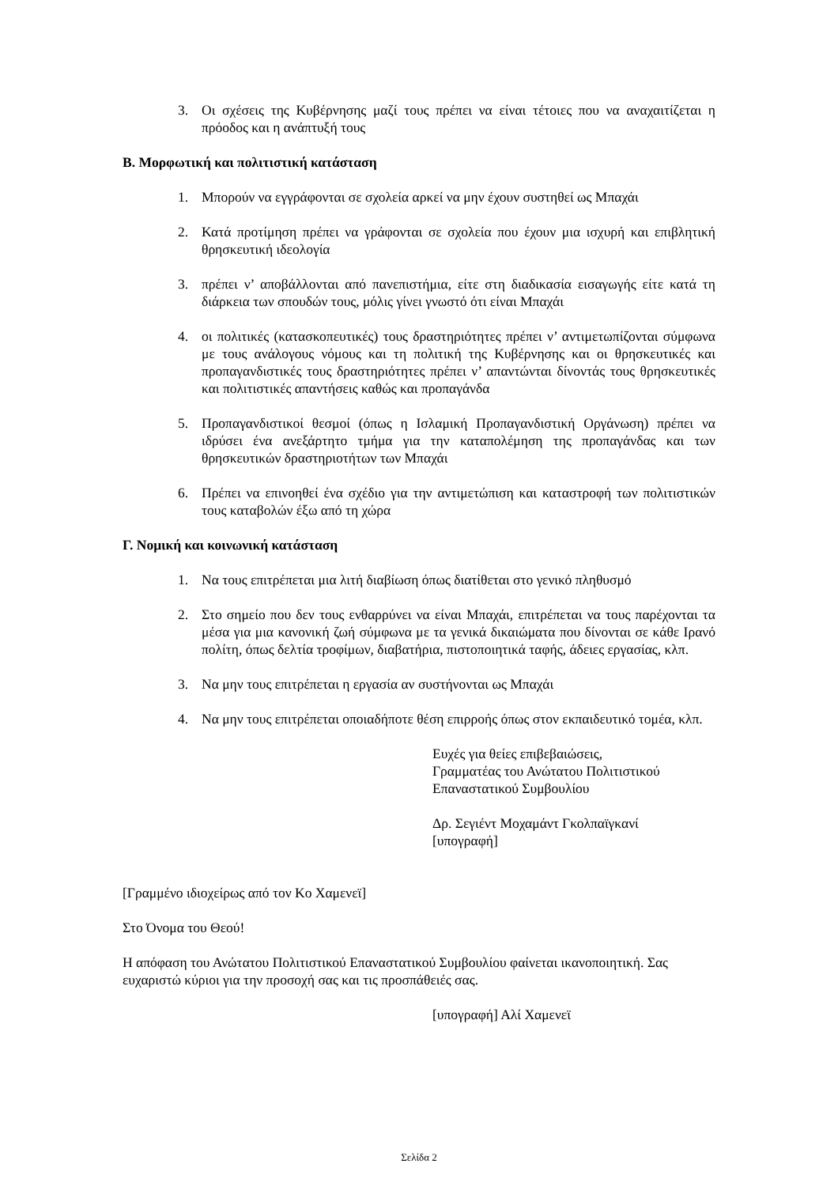3. Οι σχέσεις της Κυβέρνησης μαζί τους πρέπει να είναι τέτοιες που να αναχαιτίζεται η πρόοδος και η ανάπτυξή τους
Β. Μορφωτική και πολιτιστική κατάσταση
1. Μπορούν να εγγράφονται σε σχολεία αρκεί να μην έχουν συστηθεί ως Μπαχάι
2. Κατά προτίμηση πρέπει να γράφονται σε σχολεία που έχουν μια ισχυρή και επιβλητική θρησκευτική ιδεολογία
3. πρέπει ν’ αποβάλλονται από πανεπιστήμια, είτε στη διαδικασία εισαγωγής είτε κατά τη διάρκεια των σπουδών τους, μόλις γίνει γνωστό ότι είναι Μπαχάι
4. οι πολιτικές (κατασκοπευτικές) τους δραστηριότητες πρέπει ν’ αντιμετωπίζονται σύμφωνα με τους ανάλογους νόμους και τη πολιτική της Κυβέρνησης και οι θρησκευτικές και προπαγανδιστικές τους δραστηριότητες πρέπει ν’ απαντώνται δίνοντάς τους θρησκευτικές και πολιτιστικές απαντήσεις καθώς και προπαγάνδα
5. Προπαγανδιστικοί θεσμοί (όπως η Ισλαμική Προπαγανδιστική Οργάνωση) πρέπει να ιδρύσει ένα ανεξάρτητο τμήμα για την καταπολέμηση της προπαγάνδας και των θρησκευτικών δραστηριοτήτων των Μπαχάι
6. Πρέπει να επινοηθεί ένα σχέδιο για την αντιμετώπιση και καταστροφή των πολιτιστικών τους καταβολών έξω από τη χώρα
Γ. Νομική και κοινωνική κατάσταση
1. Να τους επιτρέπεται μια λιτή διαβίωση όπως διατίθεται στο γενικό πληθυσμό
2. Στο σημείο που δεν τους ενθαρρύνει να είναι Μπαχάι, επιτρέπεται να τους παρέχονται τα μέσα για μια κανονική ζωή σύμφωνα με τα γενικά δικαιώματα που δίνονται σε κάθε Ιρανό πολίτη, όπως δελτία τροφίμων, διαβατήρια, πιστοποιητικά ταφής, άδειες εργασίας, κλπ.
3. Να μην τους επιτρέπεται η εργασία αν συστήνονται ως Μπαχάι
4. Να μην τους επιτρέπεται οποιαδήποτε θέση επιρροής όπως στον εκπαιδευτικό τομέα, κλπ.
Ευχές για θείες επιβεβαιώσεις,
Γραμματέας του Ανώτατου Πολιτιστικού Επαναστατικού Συμβουλίου
Δρ. Σεγιέντ Μοχαμάντ Γκολπαϊγκανί
[υπογραφή]
[Γραμμένο ιδιοχείρως από τον Κο Χαμενεϊ]
Στο Όνομα του Θεού!
Η απόφαση του Ανώτατου Πολιτιστικού Επαναστατικού Συμβουλίου φαίνεται ικανοποιητική. Σας ευχαριστώ κύριοι για την προσοχή σας και τις προσπάθειές σας.
[υπογραφή] Αλί Χαμενεϊ
Σελίδα 2